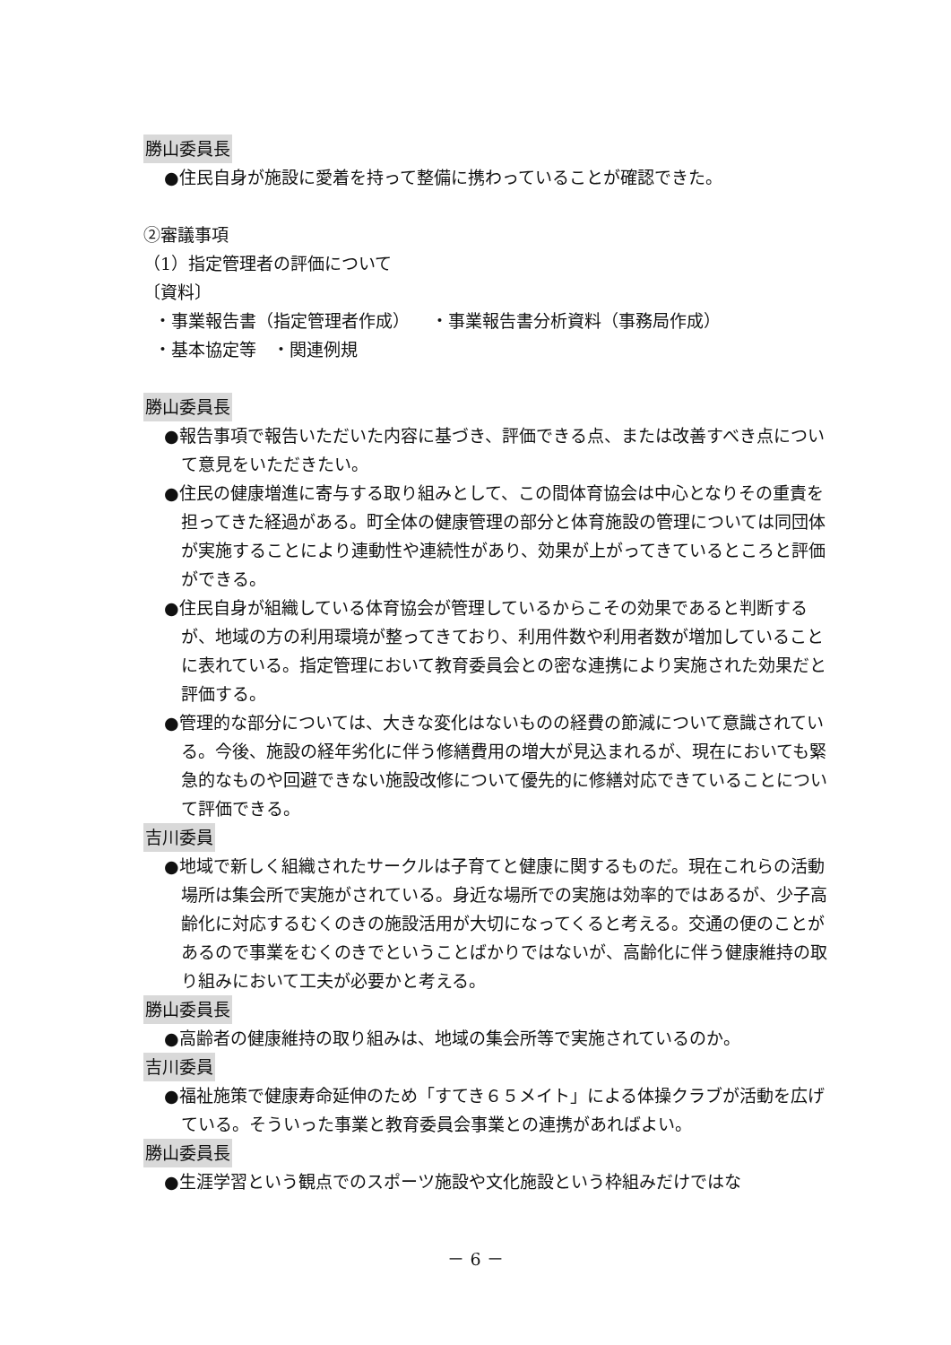勝山委員長
●住民自身が施設に愛着を持って整備に携わっていることが確認できた。
②審議事項
（1）指定管理者の評価について
〔資料〕
・事業報告書（指定管理者作成） ・事業報告書分析資料（事務局作成）
・基本協定等 ・関連例規
勝山委員長
●報告事項で報告いただいた内容に基づき、評価できる点、または改善すべき点について意見をいただきたい。
●住民の健康増進に寄与する取り組みとして、この間体育協会は中心となりその重責を担ってきた経過がある。町全体の健康管理の部分と体育施設の管理については同団体が実施することにより連動性や連続性があり、効果が上がってきているところと評価ができる。
●住民自身が組織している体育協会が管理しているからこその効果であると判断するが、地域の方の利用環境が整ってきており、利用件数や利用者数が増加していることに表れている。指定管理において教育委員会との密な連携により実施された効果だと評価する。
●管理的な部分については、大きな変化はないものの経費の節減について意識されている。今後、施設の経年劣化に伴う修繕費用の増大が見込まれるが、現在においても緊急的なものや回避できない施設改修について優先的に修繕対応できていることについて評価できる。
吉川委員
●地域で新しく組織されたサークルは子育てと健康に関するものだ。現在これらの活動場所は集会所で実施がされている。身近な場所での実施は効率的ではあるが、少子高齢化に対応するむくのきの施設活用が大切になってくると考える。交通の便のことがあるので事業をむくのきでということばかりではないが、高齢化に伴う健康維持の取り組みにおいて工夫が必要かと考える。
勝山委員長
●高齢者の健康維持の取り組みは、地域の集会所等で実施されているのか。
吉川委員
●福祉施策で健康寿命延伸のため「すてき６５メイト」による体操クラブが活動を広げている。そういった事業と教育委員会事業との連携があればよい。
勝山委員長
●生涯学習という観点でのスポーツ施設や文化施設という枠組みだけではな
－ 6 －